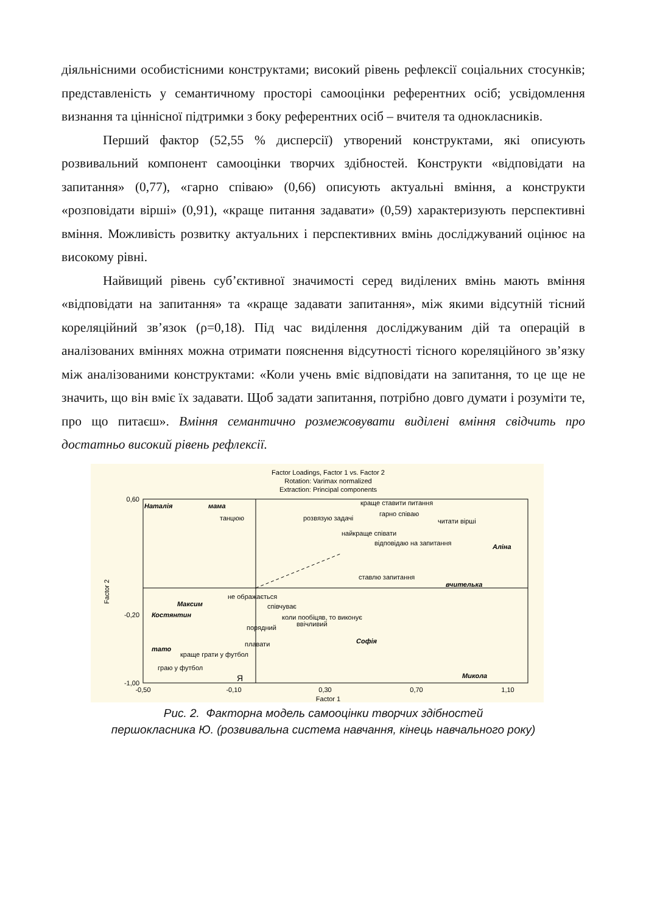діяльнісними особистісними конструктами; високий рівень рефлексії соціальних стосунків; представленість у семантичному просторі самооцінки референтних осіб; усвідомлення визнання та ціннісної підтримки з боку референтних осіб – вчителя та однокласників.
Перший фактор (52,55 % дисперсії) утворений конструктами, які описують розвивальний компонент самооцінки творчих здібностей. Конструкти «відповідати на запитання» (0,77), «гарно співаю» (0,66) описують актуальні вміння, а конструкти «розповідати вірші» (0,91), «краще питання задавати» (0,59) характеризують перспективні вміння. Можливість розвитку актуальних і перспективних вмінь досліджуваний оцінює на високому рівні.
Найвищий рівень суб’єктивної значимості серед виділених вмінь мають вміння «відповідати на запитання» та «краще задавати запитання», між якими відсутній тісний кореляційний зв’язок (ρ=0,18). Під час виділення досліджуваним дій та операцій в аналізованих вміннях можна отримати пояснення відсутності тісного кореляційного зв’язку між аналізованими конструктами: «Коли учень вміє відповідати на запитання, то це ще не значить, що він вміє їх задавати. Щоб задати запитання, потрібно довго думати і розуміти те, про що питаєш». Вміння семантично розмежовувати виділені вміння свідчить про достатньо високий рівень рефлексії.
Factor Loadings, Factor 1 vs. Factor 2
Rotation: Varimax normalized
Extraction: Principal components
0,60
-0,20
-1,00
-0,50
-0,10
0,30
0,70
1,10
Factor 1
Factor 2
Наталія
мама
Аліна
вчителька
Максим
Костянтин
тато
Софія
Микола
краще ставити питання
гарно співаю
читати вірші
танцюю
розвязую задачі
найкраще співати
відповідаю на запитання
ставлю запитання
не ображається
співчуває
коли пообіцяв, то виконує
ввічливий
порядний
плавати
краще грати у футбол
граю у футбол
Я
Рис. 2. Факторна модель самооцінки творчих здібностей
першокласника Ю. (розвивальна система навчання, кінець навчального року)